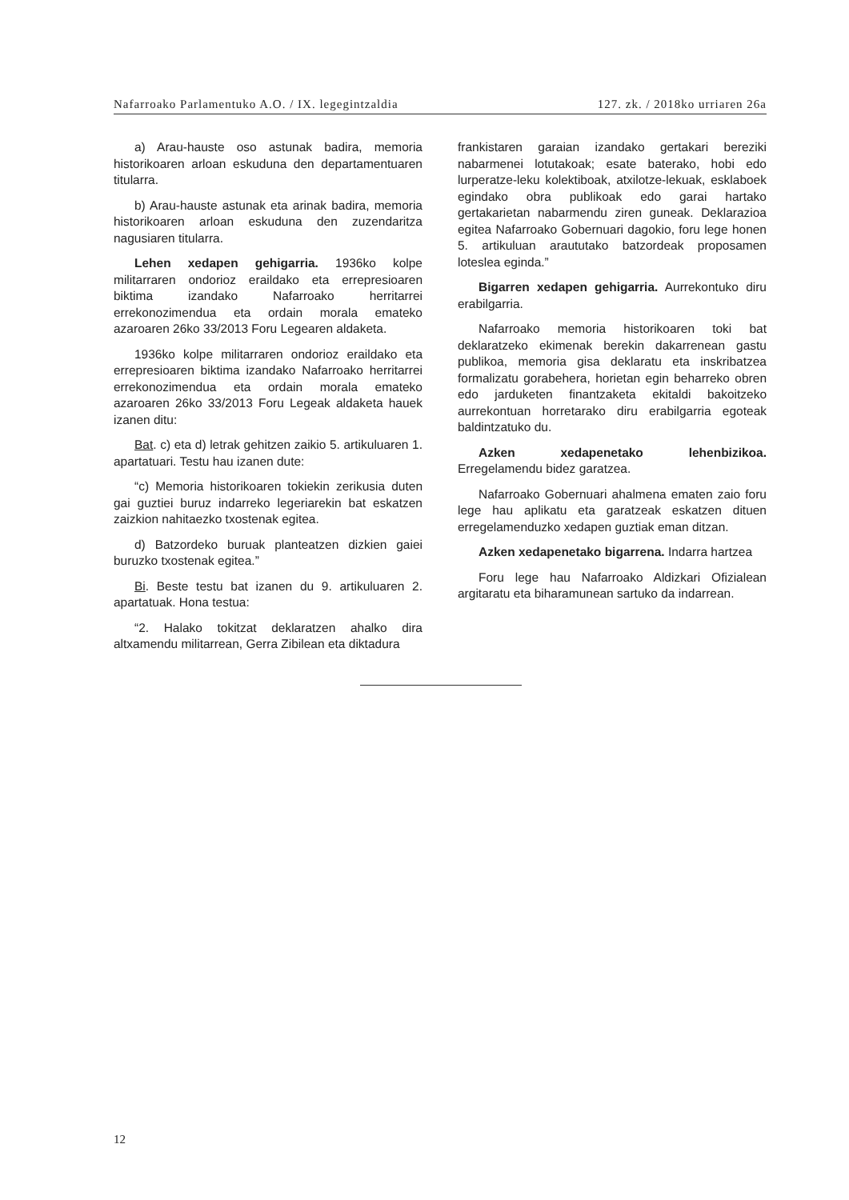Nafarroako Parlamentuko A.O. / IX. legegintzaldia 127. zk. / 2018ko urriaren 26a
a) Arau-hauste oso astunak badira, memoria historikoaren arloan eskuduna den departamentuaren titularra.
b) Arau-hauste astunak eta arinak badira, memoria historikoaren arloan eskuduna den zuzendaritza nagusiaren titularra.
Lehen xedapen gehigarria. 1936ko kolpe militarraren ondorioz eraildako eta errepresioaren biktima izandako Nafarroako herritarrei errekonozimendua eta ordain morala emateko azaroaren 26ko 33/2013 Foru Legearen aldaketa.
1936ko kolpe militarraren ondorioz eraildako eta errepresioaren biktima izandako Nafarroako herritarrei errekonozimendua eta ordain morala emateko azaroaren 26ko 33/2013 Foru Legeak aldaketa hauek izanen ditu:
Bat. c) eta d) letrak gehitzen zaikio 5. artikuluaren 1. apartatuari. Testu hau izanen dute:
“c) Memoria historikoaren tokiekin zerikusia duten gai guztiei buruz indarreko legeriarekin bat eskatzen zaizkion nahitaezko txostenak egitea.
d) Batzordeko buruak planteatzen dizkien gaiei buruzko txostenak egitea.”
Bi. Beste testu bat izanen du 9. artikuluaren 2. apartatuak. Hona testua:
“2. Halako tokitzat deklaratzen ahalko dira altxamendu militarrean, Gerra Zibilean eta diktadura
frankistaren garaian izandako gertakari bereziki nabarmenei lotutakoak; esate baterako, hobi edo lurperatze-leku kolektiboak, atxilotze-lekuak, esklaboek egindako obra publikoak edo garai hartako gertakarietan nabarmendu ziren guneak. Deklarazioa egitea Nafarroako Gobernuari dagokio, foru lege honen 5. artikuluan araututako batzordeak proposamen loteslea eginda.”
Bigarren xedapen gehigarria. Aurrekontuko diru erabilgarria.
Nafarroako memoria historikoaren toki bat deklaratzeko ekimenak berekin dakarrenean gastu publikoa, memoria gisa deklaratu eta inskribatzea formalizatu gorabehera, horietan egin beharreko obren edo jarduketen finantzaketa ekitaldi bakoitzeko aurrekontuan horretarako diru erabilgarria egoteak baldintzatuko du.
Azken xedapenetako lehenbizikoa. Erregelamendu bidez garatzea.
Nafarroako Gobernuari ahalmena ematen zaio foru lege hau aplikatu eta garatzeak eskatzen dituen erregelamenduzko xedapen guztiak eman ditzan.
Azken xedapenetako bigarrena. Indarra hartzea
Foru lege hau Nafarroako Aldizkari Ofizialean argitaratu eta biharamunean sartuko da indarrean.
12